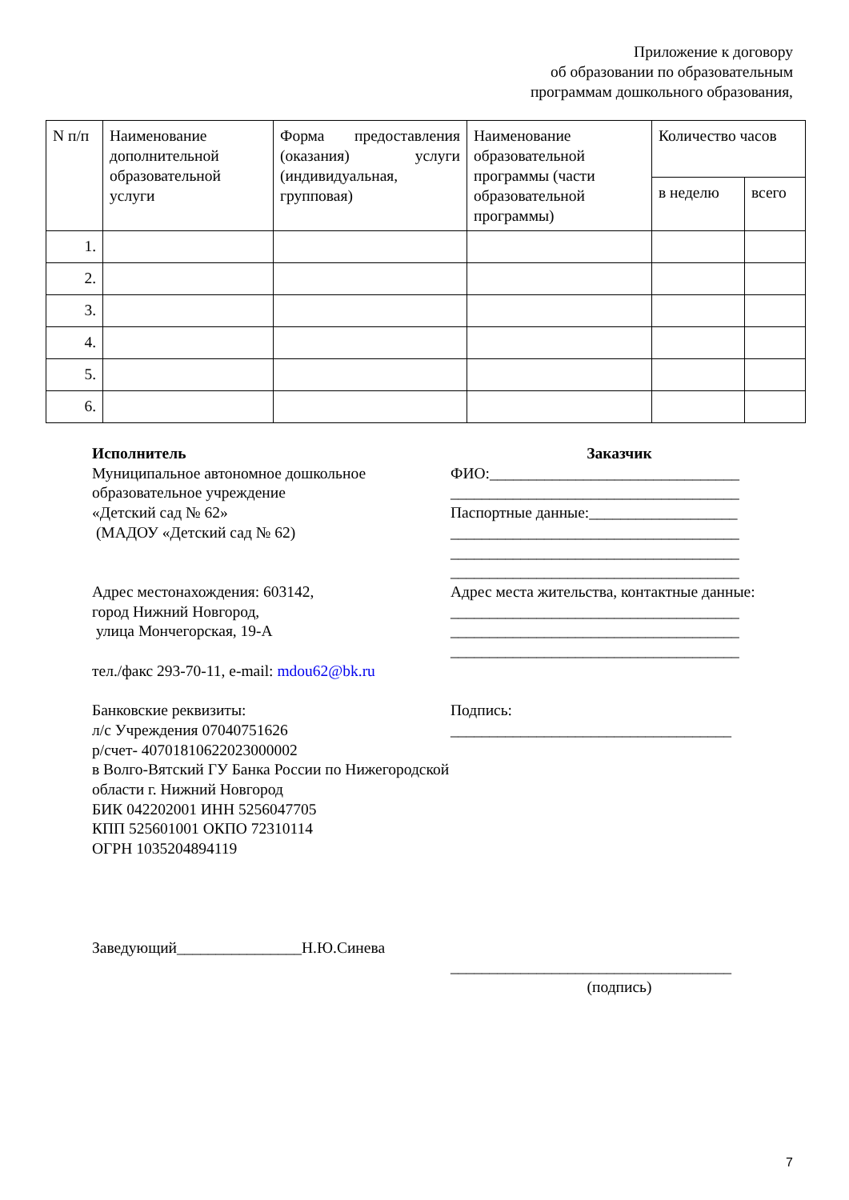Приложение к договору
об образовании по образовательным
программам дошкольного образования,
| N п/п | Наименование дополнительной образовательной услуги | Форма предоставления (оказания) услуги (индивидуальная, групповая) | Наименование образовательной программы (части образовательной программы) | Количество часов | |
| --- | --- | --- | --- | --- | --- |
| | | | | в неделю | всего |
| 1. | | | | | |
| 2. | | | | | |
| 3. | | | | | |
| 4. | | | | | |
| 5. | | | | | |
| 6. | | | | | |
Исполнитель
Муниципальное автономное дошкольное образовательное учреждение
«Детский сад № 62»
(МАДОУ «Детский сад № 62)
Адрес местонахождения: 603142,
город Нижний Новгород,
улица Мончегорская, 19-А
тел./факс 293-70-11, e-mail: mdou62@bk.ru
Банковские реквизиты:
л/с Учреждения 07040751626
р/счет- 40701810622023000002
в Волго-Вятский ГУ Банка России по Нижегородской области г. Нижний Новгород
БИК 042202001 ИНН 5256047705
КПП 525601001 ОКПО 72310114
ОГРН 1035204894119
Заведующий________________Н.Ю.Синева
Заказчик
ФИО:________________________________
_____________________________________
Паспортные данные:___________________
_____________________________________
_____________________________________
_____________________________________
Адрес места жительства, контактные данные:
_____________________________________
_____________________________________
_____________________________________
Подпись:
____________________________________
____________________________________
(подпись)
7